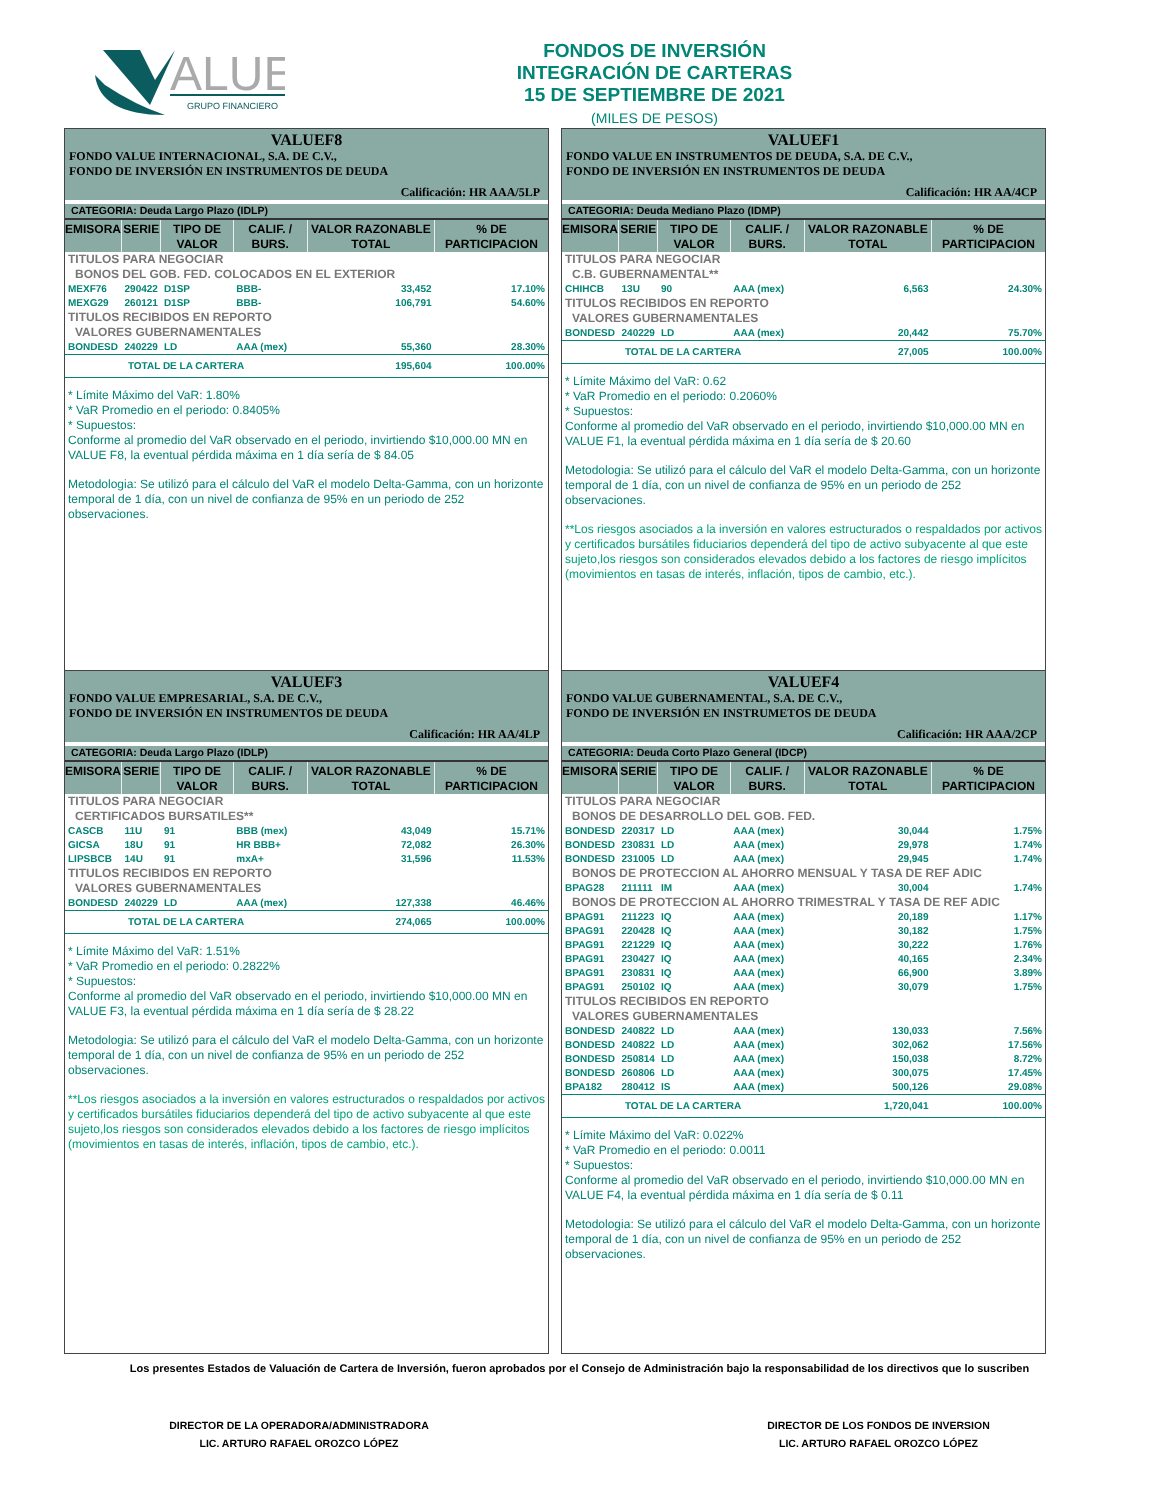ALUE
GRUPO FINANCIERO
FONDOS DE INVERSIÓN
INTEGRACIÓN DE CARTERAS
15 DE SEPTIEMBRE DE 2021
(MILES DE PESOS)
VALUEF8
FONDO VALUE INTERNACIONAL, S.A. DE C.V.,
FONDO DE INVERSIÓN EN INSTRUMENTOS DE DEUDA
Calificación: HR AAA/5LP
CATEGORIA: Deuda Largo Plazo (IDLP)
| EMISORA | SERIE | TIPO DE VALOR | CALIF. / BURS. | VALOR RAZONABLE TOTAL | % DE PARTICIPACION |
| --- | --- | --- | --- | --- | --- |
| TITULOS PARA NEGOCIAR | | | | | |
| BONOS DEL GOB. FED. COLOCADOS EN EL EXTERIOR | | | | | |
| MEXF76 | 290422 | D1SP | BBB- | 33,452 | 17.10% |
| MEXG29 | 260121 | D1SP | BBB- | 106,791 | 54.60% |
| TITULOS RECIBIDOS EN REPORTO | | | | | |
| VALORES GUBERNAMENTALES | | | | | |
| BONDESD | 240229 | LD | AAA (mex) | 55,360 | 28.30% |
| TOTAL DE LA CARTERA | | | | 195,604 | 100.00% |
* Límite Máximo del VaR: 1.80%
* VaR Promedio en el periodo: 0.8405%
* Supuestos:
Conforme al promedio del VaR observado en el periodo, invirtiendo $10,000.00 MN en VALUE F8, la eventual pérdida máxima en 1 día sería de $ 84.05
Metodologia: Se utilizó para el cálculo del VaR el modelo Delta-Gamma, con un horizonte temporal de 1 día, con un nivel de confianza de 95% en un periodo de 252 observaciones.
VALUEF1
FONDO VALUE EN INSTRUMENTOS DE DEUDA, S.A. DE C.V.,
FONDO DE INVERSIÓN EN INSTRUMENTOS DE DEUDA
Calificación: HR AA/4CP
CATEGORIA: Deuda Mediano Plazo (IDMP)
| EMISORA | SERIE | TIPO DE VALOR | CALIF. / BURS. | VALOR RAZONABLE TOTAL | % DE PARTICIPACION |
| --- | --- | --- | --- | --- | --- |
| TITULOS PARA NEGOCIAR | | | | | |
| C.B. GUBERNAMENTAL** | | | | | |
| CHIHCB | 13U | 90 | AAA (mex) | 6,563 | 24.30% |
| TITULOS RECIBIDOS EN REPORTO | | | | | |
| VALORES GUBERNAMENTALES | | | | | |
| BONDESD | 240229 | LD | AAA (mex) | 20,442 | 75.70% |
| TOTAL DE LA CARTERA | | | | 27,005 | 100.00% |
* Límite Máximo del VaR: 0.62
* VaR Promedio en el periodo: 0.2060%
* Supuestos:
Conforme al promedio del VaR observado en el periodo, invirtiendo $10,000.00 MN en VALUE F1, la eventual pérdida máxima en 1 día sería de $ 20.60
Metodologia: Se utilizó para el cálculo del VaR el modelo Delta-Gamma, con un horizonte temporal de 1 día, con un nivel de confianza de 95% en un periodo de 252 observaciones.
**Los riesgos asociados a la inversión en valores estructurados o respaldados por activos y certificados bursátiles fiduciarios dependerá del tipo de activo subyacente al que este sujeto,los riesgos son considerados elevados debido a los factores de riesgo implícitos (movimientos en tasas de interés, inflación, tipos de cambio, etc.).
VALUEF3
FONDO VALUE EMPRESARIAL, S.A. DE C.V.,
FONDO DE INVERSIÓN EN INSTRUMENTOS DE DEUDA
Calificación: HR AA/4LP
CATEGORIA: Deuda Largo Plazo (IDLP)
| EMISORA | SERIE | TIPO DE VALOR | CALIF. / BURS. | VALOR RAZONABLE TOTAL | % DE PARTICIPACION |
| --- | --- | --- | --- | --- | --- |
| TITULOS PARA NEGOCIAR | | | | | |
| CERTIFICADOS BURSATILES** | | | | | |
| CASCB | 11U | 91 | BBB (mex) | 43,049 | 15.71% |
| GICSA | 18U | 91 | HR BBB+ | 72,082 | 26.30% |
| LIPSBCB | 14U | 91 | mxA+ | 31,596 | 11.53% |
| TITULOS RECIBIDOS EN REPORTO | | | | | |
| VALORES GUBERNAMENTALES | | | | | |
| BONDESD | 240229 | LD | AAA (mex) | 127,338 | 46.46% |
| TOTAL DE LA CARTERA | | | | 274,065 | 100.00% |
* Límite Máximo del VaR: 1.51%
* VaR Promedio en el periodo: 0.2822%
* Supuestos:
Conforme al promedio del VaR observado en el periodo, invirtiendo $10,000.00 MN en VALUE F3, la eventual pérdida máxima en 1 día sería de $ 28.22
Metodologia: Se utilizó para el cálculo del VaR el modelo Delta-Gamma, con un horizonte temporal de 1 día, con un nivel de confianza de 95% en un periodo de 252 observaciones.
**Los riesgos asociados a la inversión en valores estructurados o respaldados por activos y certificados bursátiles fiduciarios dependerá del tipo de activo subyacente al que este sujeto,los riesgos son considerados elevados debido a los factores de riesgo implícitos (movimientos en tasas de interés, inflación, tipos de cambio, etc.).
VALUEF4
FONDO VALUE GUBERNAMENTAL, S.A. DE C.V.,
FONDO DE INVERSIÓN EN INSTRUMETOS DE DEUDA
Calificación: HR AAA/2CP
CATEGORIA: Deuda Corto Plazo General (IDCP)
| EMISORA | SERIE | TIPO DE VALOR | CALIF. / BURS. | VALOR RAZONABLE TOTAL | % DE PARTICIPACION |
| --- | --- | --- | --- | --- | --- |
| TITULOS PARA NEGOCIAR | | | | | |
| BONOS DE DESARROLLO DEL GOB. FED. | | | | | |
| BONDESD | 220317 | LD | AAA (mex) | 30,044 | 1.75% |
| BONDESD | 230831 | LD | AAA (mex) | 29,978 | 1.74% |
| BONDESD | 231005 | LD | AAA (mex) | 29,945 | 1.74% |
| BONOS DE PROTECCION AL AHORRO MENSUAL Y TASA DE REF ADIC | | | | | |
| BPAG28 | 211111 | IM | AAA (mex) | 30,004 | 1.74% |
| BONOS DE PROTECCION AL AHORRO TRIMESTRAL Y TASA DE REF ADIC | | | | | |
| BPAG91 | 211223 | IQ | AAA (mex) | 20,189 | 1.17% |
| BPAG91 | 220428 | IQ | AAA (mex) | 30,182 | 1.75% |
| BPAG91 | 221229 | IQ | AAA (mex) | 30,222 | 1.76% |
| BPAG91 | 230427 | IQ | AAA (mex) | 40,165 | 2.34% |
| BPAG91 | 230831 | IQ | AAA (mex) | 66,900 | 3.89% |
| BPAG91 | 250102 | IQ | AAA (mex) | 30,079 | 1.75% |
| TITULOS RECIBIDOS EN REPORTO | | | | | |
| VALORES GUBERNAMENTALES | | | | | |
| BONDESD | 240822 | LD | AAA (mex) | 130,033 | 7.56% |
| BONDESD | 240822 | LD | AAA (mex) | 302,062 | 17.56% |
| BONDESD | 250814 | LD | AAA (mex) | 150,038 | 8.72% |
| BONDESD | 260806 | LD | AAA (mex) | 300,075 | 17.45% |
| BPA182 | 280412 | IS | AAA (mex) | 500,126 | 29.08% |
| TOTAL DE LA CARTERA | | | | 1,720,041 | 100.00% |
* Límite Máximo del VaR: 0.022%
* VaR Promedio en el periodo: 0.0011
* Supuestos:
Conforme al promedio del VaR observado en el periodo, invirtiendo $10,000.00 MN en VALUE F4, la eventual pérdida máxima en 1 día sería de $ 0.11
Metodologia: Se utilizó para el cálculo del VaR el modelo Delta-Gamma, con un horizonte temporal de 1 día, con un nivel de confianza de 95% en un periodo de 252 observaciones.
Los presentes Estados de Valuación de Cartera de Inversión, fueron aprobados por el Consejo de Administración bajo la responsabilidad de los directivos que lo suscriben
DIRECTOR DE LA OPERADORA/ADMINISTRADORA
LIC. ARTURO RAFAEL OROZCO LÓPEZ
DIRECTOR DE LOS FONDOS DE INVERSION
LIC. ARTURO RAFAEL OROZCO LÓPEZ